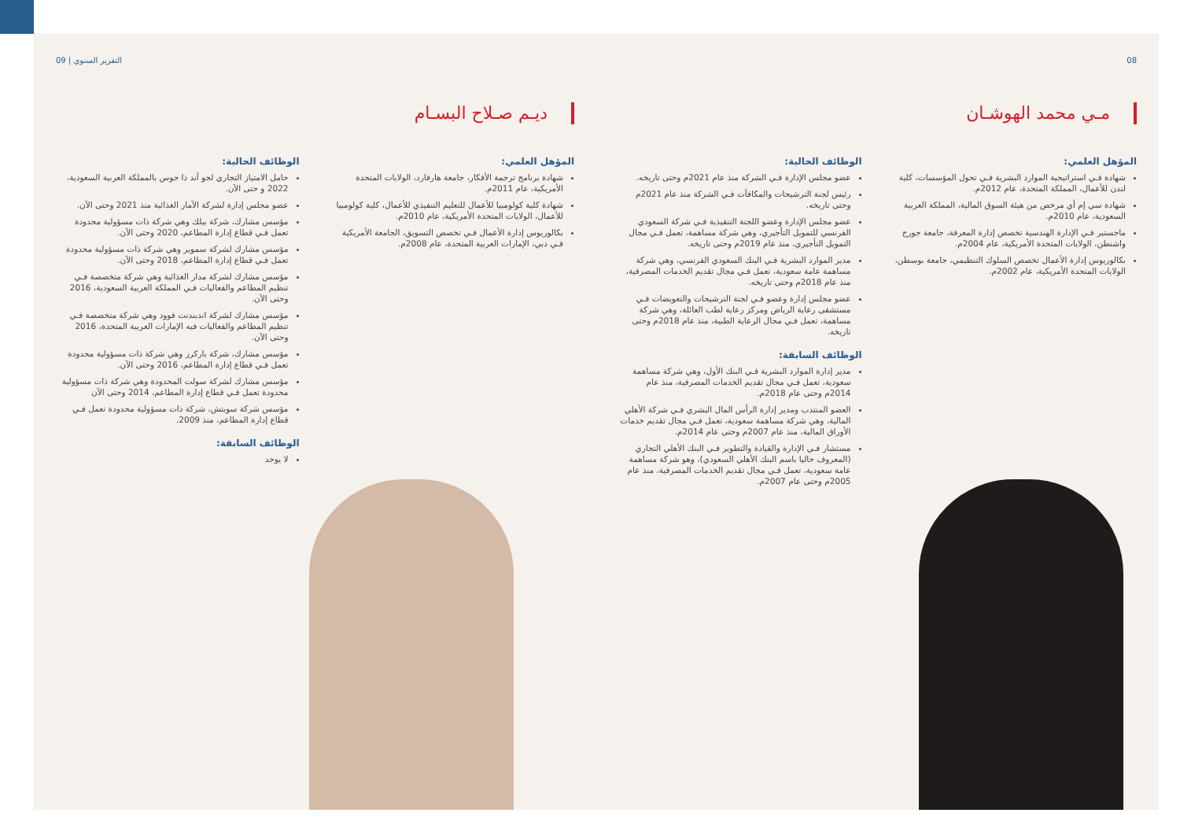08 التقرير السنوي | 09
مـي محمد الهوشـان
المؤهل العلمي:
شهادة فـي استراتيجية الموارد البشرية فـي تحول المؤسسات، كلية لندن للأعمال، المملكة المتحدة، عام 2012م.
شهادة سي إم أي مرخص من هيئة السوق المالية، المملكة العربية السعودية، عام 2010م.
ماجستير فـي الإدارة الهندسية تخصص إدارة المعرفة، جامعة جورج واشنطن، الولايات المتحدة الأمريكية، عام 2004م.
بكالوريوس إدارة الأعمال تخصص السلوك التنظيمي، جامعة بوسطن، الولايات المتحدة الأمريكية، عام 2002م.
الوظائف الحالية:
عضو مجلس الإدارة فـي الشركة منذ عام 2021م وحتى تاريخه.
رئيس لجنة الترشيحات والمكافآت فـي الشركة منذ عام 2021م وحتى تاريخه.
عضو مجلس الإدارة وعضو اللجنة التنفيذية فـي شركة السعودي الفرنسي للتمويل التأجيري، وهي شركة مساهمة، تعمل فـي مجال التمويل التأجيري، منذ عام 2019م وحتى تاريخه.
مدير الموارد البشرية فـي البنك السعودي الفرنسي، وهي شركة مساهمة عامة سعودية، تعمل فـي مجال تقديم الخدمات المصرفية، منذ عام 2018م وحتى تاريخه.
عضو مجلس إدارة وعضو فـي لجنة الترشيحات والتعويضات فـي مستشفى رعاية الرياض ومركز رعاية لطب العائلة، وهي شركة مساهمة، تعمل فـي مجال الرعاية الطبية، منذ عام 2018م وحتى تاريخه.
الوظائف السابقة:
مدير إدارة الموارد البشرية فـي البنك الأول، وهي شركة مساهمة سعودية، تعمل فـي مجال تقديم الخدمات المصرفية، منذ عام 2014م وحتى عام 2018م.
العضو المنتدب ومدير إدارة الرأس المال البشري فـي شركة الأهلي المالية، وهي شركة مساهمة سعودية، تعمل فـي مجال تقديم خدمات الأوراق المالية، منذ عام 2007م وحتى عام 2014م.
مستشار فـي الإدارة والقيادة والتطوير فـي البنك الأهلي التجاري (المعروف حاليا باسم البنك الأهلي السعودي)، وهو شركة مساهمة عامة سعودية، تعمل فـي مجال تقديم الخدمات المصرفية، منذ عام 2005م وحتى عام 2007م.
ديـم صـلاح البسـام
المؤهل العلمي:
شهادة برنامج ترجمة الأفكار، جامعة هارفارد، الولايات المتحدة الأمريكية، عام 2011م.
شهادة كلية كولومبيا للأعمال للتعليم التنفيذي للأعمال، كلية كولومبيا للأعمال، الولايات المتحدة الأمريكية، عام 2010م.
بكالوريوس إدارة الأعمال فـي تخصص التسويق، الجامعة الأمريكية فـي دبي، الإمارات العربية المتحدة، عام 2008م.
الوظائف الحالية:
حامل الامتياز التجاري لجو آند ذا جوس بالمملكة العربية السعودية، 2022 و حتى الآن.
عضو مجلس إدارة لشركة الآمار الغذائية منذ 2021 وحتى الآن.
مؤسس مشارك، شركة بيلك وهي شركة ذات مسؤولية محدودة تعمل فـي قطاع إدارة المطاعم، 2020 وحتى الآن.
مؤسس مشارك لشركة سموير وهي شركة ذات مسؤولية محدودة تعمل فـي قطاع إدارة المطاعم، 2018 وحتى الآن.
مؤسس مشارك لشركة مدار الغذائية وهي شركة متخصصة فـي تنظيم المطاعم والفعاليات فـي المملكة العربية السعودية، 2016 وحتى الآن.
مؤسس مشارك لشركة اندبندنت فوود وهي شركة متخصصة فـي تنظيم المطاعم والفعاليات فيه الإمارات العربية المتحدة، 2016 وحتى الآن.
مؤسس مشارك، شركة باركرز وهي شركة ذات مسؤولية محدودة تعمل فـي قطاع إدارة المطاعم، 2016 وحتى الآن.
مؤسس مشارك لشركة سولت المحدودة وهي شركة ذات مسؤولية محدودة تعمل فـي قطاع إدارة المطاعم، 2014 وحتى الآن
مؤسس شركة سويتش، شركة ذات مسؤولية محدودة تعمل فـي قطاع إدارة المطاعم، منذ 2009.
الوظائف السابقة:
لا يوجد